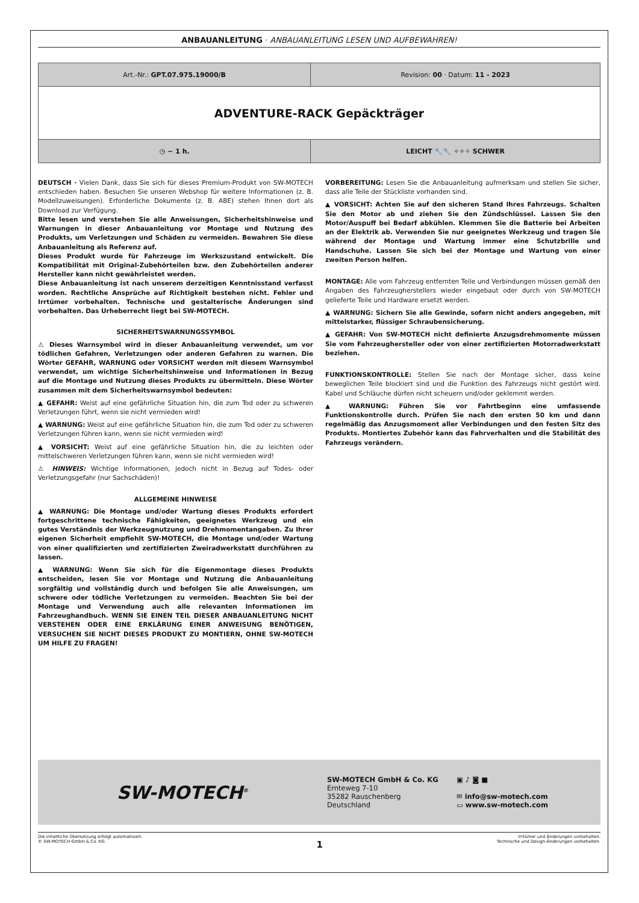ANBAUANLEITUNG · ANBAUANLEITUNG LESEN UND AUFBEWAHREN!
| Art.-Nr.: GPT.07.975.19000/B | Revision: 00 · Datum: 11 - 2023 |
| ADVENTURE-RACK Gepäckträger | |
| ◷ ~ 1 h. | LEICHT 🔧🔧 ✧✧✧ SCHWER |
DEUTSCH · Vielen Dank, dass Sie sich für dieses Premium-Produkt von SW-MOTECH entschieden haben. Besuchen Sie unseren Webshop für weitere Informationen (z. B. Modellzuweisungen). Erforderliche Dokumente (z. B. ABE) stehen Ihnen dort als Download zur Verfügung.
Bitte lesen und verstehen Sie alle Anweisungen, Sicherheitshinweise und Warnungen in dieser Anbauanleitung vor Montage und Nutzung des Produkts, um Verletzungen und Schäden zu vermeiden. Bewahren Sie diese Anbauanleitung als Referenz auf.
Dieses Produkt wurde für Fahrzeuge im Werkszustand entwickelt. Die Kompatibilität mit Original-Zubehörteilen bzw. den Zubehörteilen anderer Hersteller kann nicht gewährleistet werden.
Diese Anbauanleitung ist nach unserem derzeitigen Kenntnisstand verfasst worden. Rechtliche Ansprüche auf Richtigkeit bestehen nicht. Fehler und Irrtümer vorbehalten. Technische und gestalterische Änderungen sind vorbehalten. Das Urheberrecht liegt bei SW-MOTECH.
SICHERHEITSWARNUNGSSYMBOL
⚠ Dieses Warnsymbol wird in dieser Anbauanleitung verwendet, um vor tödlichen Gefahren, Verletzungen oder anderen Gefahren zu warnen. Die Wörter GEFAHR, WARNUNG oder VORSICHT werden mit diesem Warnsymbol verwendet, um wichtige Sicherheitshinweise und Informationen in Bezug auf die Montage und Nutzung dieses Produkts zu übermitteln. Diese Wörter zusammen mit dem Sicherheitswarnsymbol bedeuten:
▲ GEFAHR: Weist auf eine gefährliche Situation hin, die zum Tod oder zu schweren Verletzungen führt, wenn sie nicht vermieden wird!
▲ WARNUNG: Weist auf eine gefährliche Situation hin, die zum Tod oder zu schweren Verletzungen führen kann, wenn sie nicht vermieden wird!
▲ VORSICHT: Weist auf eine gefährliche Situation hin, die zu leichten oder mittelschweren Verletzungen führen kann, wenn sie nicht vermieden wird!
⚠ HINWEIS: Wichtige Informationen, jedoch nicht in Bezug auf Todes- oder Verletzungsgefahr (nur Sachschäden)!
ALLGEMEINE HINWEISE
▲ WARNUNG: Die Montage und/oder Wartung dieses Produkts erfordert fortgeschrittene technische Fähigkeiten, geeignetes Werkzeug und ein gutes Verständnis der Werkzeugnutzung und Drehmomentangaben. Zu Ihrer eigenen Sicherheit empfiehlt SW-MOTECH, die Montage und/oder Wartung von einer qualifizierten und zertifizierten Zweiradwerkstatt durchführen zu lassen.
▲ WARNUNG: Wenn Sie sich für die Eigenmontage dieses Produkts entscheiden, lesen Sie vor Montage und Nutzung die Anbauanleitung sorgfältig und vollständig durch und befolgen Sie alle Anweisungen, um schwere oder tödliche Verletzungen zu vermeiden. Beachten Sie bei der Montage und Verwendung auch alle relevanten Informationen im Fahrzeughandbuch. WENN SIE EINEN TEIL DIESER ANBAUANLEITUNG NICHT VERSTEHEN ODER EINE ERKLÄRUNG EINER ANWEISUNG BENÖTIGEN, VERSUCHEN SIE NICHT DIESES PRODUKT ZU MONTIERN, OHNE SW-MOTECH UM HILFE ZU FRAGEN!
VORBEREITUNG: Lesen Sie die Anbauanleitung aufmerksam und stellen Sie sicher, dass alle Teile der Stückliste vorhanden sind.
▲ VORSICHT: Achten Sie auf den sicheren Stand Ihres Fahrzeugs. Schalten Sie den Motor ab und ziehen Sie den Zündschlüssel. Lassen Sie den Motor/Auspuff bei Bedarf abkühlen. Klemmen Sie die Batterie bei Arbeiten an der Elektrik ab. Verwenden Sie nur geeignetes Werkzeug und tragen Sie während der Montage und Wartung immer eine Schutzbrille und Handschuhe. Lassen Sie sich bei der Montage und Wartung von einer zweiten Person helfen.
MONTAGE: Alle vom Fahrzeug entfernten Teile und Verbindungen müssen gemäß den Angaben des Fahrzeugherstellers wieder eingebaut oder durch von SW-MOTECH gelieferte Teile und Hardware ersetzt werden.
▲ WARNUNG: Sichern Sie alle Gewinde, sofern nicht anders angegeben, mit mittelstarker, flüssiger Schraubensicherung.
▲ GEFAHR: Von SW-MOTECH nicht definierte Anzugsdrehmomente müssen Sie vom Fahrzeughersteller oder von einer zertifizierten Motorradwerkstatt beziehen.
FUNKTIONSKONTROLLE: Stellen Sie nach der Montage sicher, dass keine beweglichen Teile blockiert sind und die Funktion des Fahrzeugs nicht gestört wird. Kabel und Schläuche dürfen nicht scheuern und/oder geklemmt werden.
▲ WARNUNG: Führen Sie vor Fahrtbeginn eine umfassende Funktionskontrolle durch. Prüfen Sie nach den ersten 50 km und dann regelmäßig das Anzugsmoment aller Verbindungen und den festen Sitz des Produkts. Montiertes Zubehör kann das Fahrverhalten und die Stabilität des Fahrzeugs verändern.
SW-MOTECH<sup>®</sup>
SW-MOTECH GmbH & Co. KG
Ernteweg 7-10
35282 Rauschenberg
Deutschland
▣ ♪ ◙ ■
✉ info@sw-motech.com
▭ www.sw-motech.com
Die inhaltliche Übersetzung erfolgt automatisiert.
© SW-MOTECH GmbH & Co. KG
1
Irrtümer und Änderungen vorbehalten.
Technische und Design-Änderungen vorbehalten.